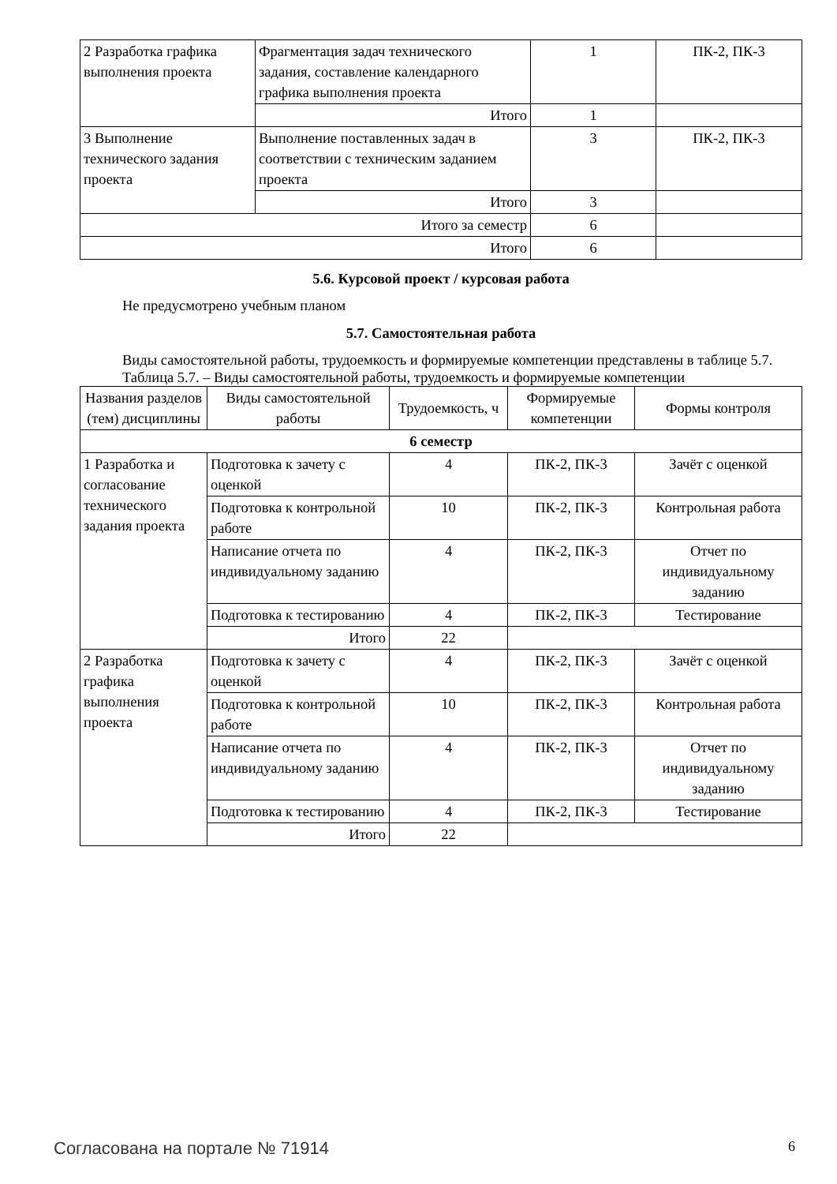| 2 Разработка графика выполнения проекта | Фрагментация задач технического задания, составление календарного графика выполнения проекта | 1 | ПК-2, ПК-3 |
| | Итого | 1 | |
| 3 Выполнение технического задания проекта | Выполнение поставленных задач в соответствии с техническим заданием проекта | 3 | ПК-2, ПК-3 |
| | Итого | 3 | |
| Итого за семестр | | 6 | |
| Итого | | 6 | |
5.6. Курсовой проект / курсовая работа
Не предусмотрено учебным планом
5.7. Самостоятельная работа
Виды самостоятельной работы, трудоемкость и формируемые компетенции представлены в таблице 5.7.
Таблица 5.7. – Виды самостоятельной работы, трудоемкость и формируемые компетенции
| Названия разделов (тем) дисциплины | Виды самостоятельной работы | Трудоемкость, ч | Формируемые компетенции | Формы контроля |
| --- | --- | --- | --- | --- |
| 6 семестр | | | | |
| 1 Разработка и согласование технического задания проекта | Подготовка к зачету с оценкой | 4 | ПК-2, ПК-3 | Зачёт с оценкой |
| | Подготовка к контрольной работе | 10 | ПК-2, ПК-3 | Контрольная работа |
| | Написание отчета по индивидуальному заданию | 4 | ПК-2, ПК-3 | Отчет по индивидуальному заданию |
| | Подготовка к тестированию | 4 | ПК-2, ПК-3 | Тестирование |
| | Итого | 22 | | |
| 2 Разработка графика выполнения проекта | Подготовка к зачету с оценкой | 4 | ПК-2, ПК-3 | Зачёт с оценкой |
| | Подготовка к контрольной работе | 10 | ПК-2, ПК-3 | Контрольная работа |
| | Написание отчета по индивидуальному заданию | 4 | ПК-2, ПК-3 | Отчет по индивидуальному заданию |
| | Подготовка к тестированию | 4 | ПК-2, ПК-3 | Тестирование |
| | Итого | 22 | | |
Согласована на портале № 71914 6